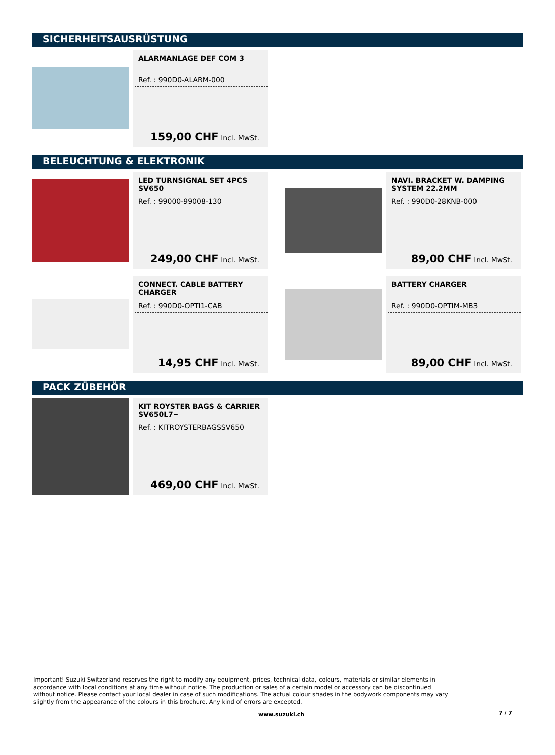SICHERHEITSAUSRÜSTUNG
ALARMANLAGE DEF COM 3
Ref. : 990D0-ALARM-000
159,00 CHF Incl. MwSt.
BELEUCHTUNG & ELEKTRONIK
LED TURNSIGNAL SET 4PCS SV650
Ref. : 99000-99008-130
249,00 CHF Incl. MwSt.
NAVI. BRACKET W. DAMPING SYSTEM 22.2MM
Ref. : 990D0-28KNB-000
89,00 CHF Incl. MwSt.
CONNECT. CABLE BATTERY CHARGER
Ref. : 990D0-OPTI1-CAB
14,95 CHF Incl. MwSt.
BATTERY CHARGER
Ref. : 990D0-OPTIM-MB3
89,00 CHF Incl. MwSt.
PACK ZÜBEHÖR
KIT ROYSTER BAGS & CARRIER SV650L7~
Ref. : KITROYSTERBAGSSV650
469,00 CHF Incl. MwSt.
Important! Suzuki Switzerland reserves the right to modify any equipment, prices, technical data, colours, materials or similar elements in accordance with local conditions at any time without notice. The production or sales of a certain model or accessory can be discontinued without notice. Please contact your local dealer in case of such modifications. The actual colour shades in the bodywork components may vary slightly from the appearance of the colours in this brochure. Any kind of errors are excepted.
www.suzuki.ch 7 / 7